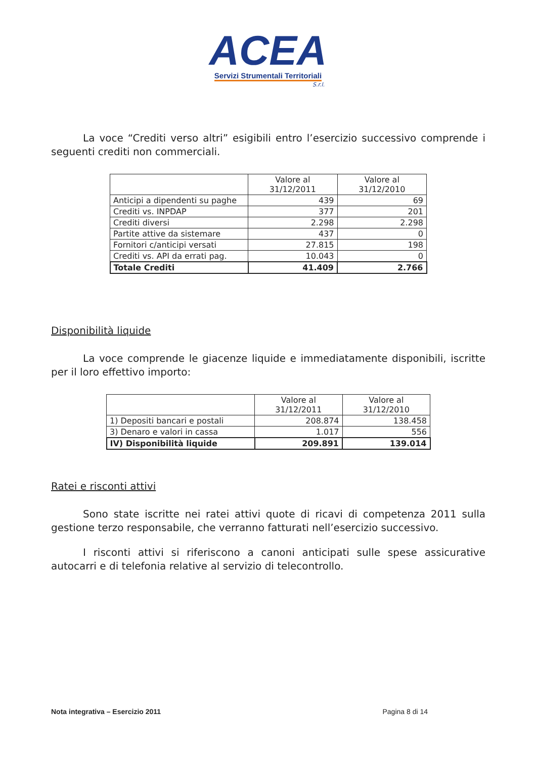ACEA
Servizi Strumentali Territoriali
S.r.l.
La voce “Crediti verso altri” esigibili entro l’esercizio successivo comprende i seguenti crediti non commerciali.
| | Valore al 31/12/2011 | Valore al 31/12/2010 |
| --- | --- | --- |
| Anticipi a dipendenti su paghe | 439 | 69 |
| Crediti vs. INPDAP | 377 | 201 |
| Crediti diversi | 2.298 | 2.298 |
| Partite attive da sistemare | 437 | 0 |
| Fornitori c/anticipi versati | 27.815 | 198 |
| Crediti vs. API da errati pag. | 10.043 | 0 |
| Totale Crediti | 41.409 | 2.766 |
Disponibilità liquide
La voce comprende le giacenze liquide e immediatamente disponibili, iscritte per il loro effettivo importo:
| | Valore al 31/12/2011 | Valore al 31/12/2010 |
| --- | --- | --- |
| 1) Depositi bancari e postali | 208.874 | 138.458 |
| 3) Denaro e valori in cassa | 1.017 | 556 |
| IV) Disponibilità liquide | 209.891 | 139.014 |
Ratei e risconti attivi
Sono state iscritte nei ratei attivi quote di ricavi di competenza 2011 sulla gestione terzo responsabile, che verranno fatturati nell’esercizio successivo.
I risconti attivi si riferiscono a canoni anticipati sulle spese assicurative autocarri e di telefonia relative al servizio di telecontrollo.
Nota integrativa – Esercizio 2011 Pagina 8 di 14